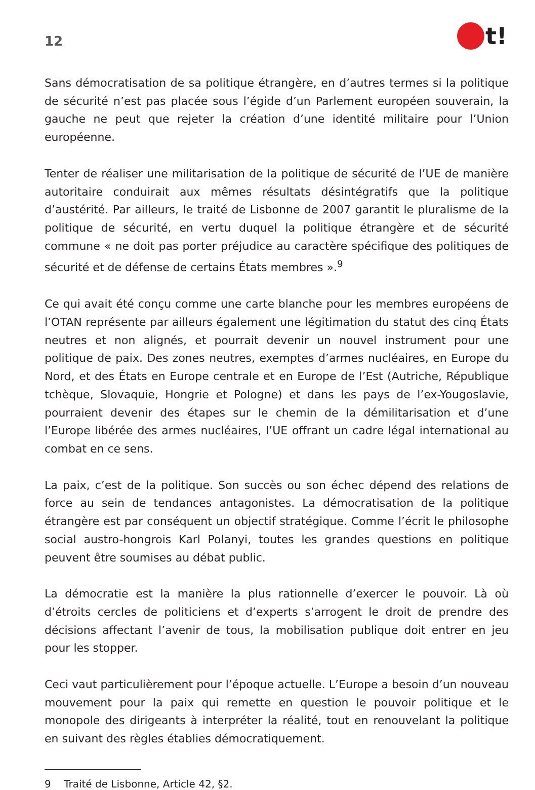12
t!
Sans démocratisation de sa politique étrangère, en d’autres termes si la politique de sécurité n’est pas placée sous l’égide d’un Parlement européen souverain, la gauche ne peut que rejeter la création d’une identité militaire pour l’Union européenne.
Tenter de réaliser une militarisation de la politique de sécurité de l’UE de manière autoritaire conduirait aux mêmes résultats désintégratifs que la politique d’austérité. Par ailleurs, le traité de Lisbonne de 2007 garantit le pluralisme de la politique de sécurité, en vertu duquel la politique étrangère et de sécurité commune « ne doit pas porter préjudice au caractère spécifique des politiques de sécurité et de défense de certains États membres ».<sup>9</sup>
Ce qui avait été conçu comme une carte blanche pour les membres européens de l’OTAN représente par ailleurs également une légitimation du statut des cinq États neutres et non alignés, et pourrait devenir un nouvel instrument pour une politique de paix. Des zones neutres, exemptes d’armes nucléaires, en Europe du Nord, et des États en Europe centrale et en Europe de l’Est (Autriche, République tchèque, Slovaquie, Hongrie et Pologne) et dans les pays de l’ex-Yougoslavie, pourraient devenir des étapes sur le chemin de la démilitarisation et d’une l’Europe libérée des armes nucléaires, l’UE offrant un cadre légal international au combat en ce sens.
La paix, c’est de la politique. Son succès ou son échec dépend des relations de force au sein de tendances antagonistes. La démocratisation de la politique étrangère est par conséquent un objectif stratégique. Comme l’écrit le philosophe social austro-hongrois Karl Polanyi, toutes les grandes questions en politique peuvent être soumises au débat public.
La démocratie est la manière la plus rationnelle d’exercer le pouvoir. Là où d’étroits cercles de politiciens et d’experts s’arrogent le droit de prendre des décisions affectant l’avenir de tous, la mobilisation publique doit entrer en jeu pour les stopper.
Ceci vaut particulièrement pour l’époque actuelle. L’Europe a besoin d’un nouveau mouvement pour la paix qui remette en question le pouvoir politique et le monopole des dirigeants à interpréter la réalité, tout en renouvelant la politique en suivant des règles établies démocratiquement.
9 Traité de Lisbonne, Article 42, §2.